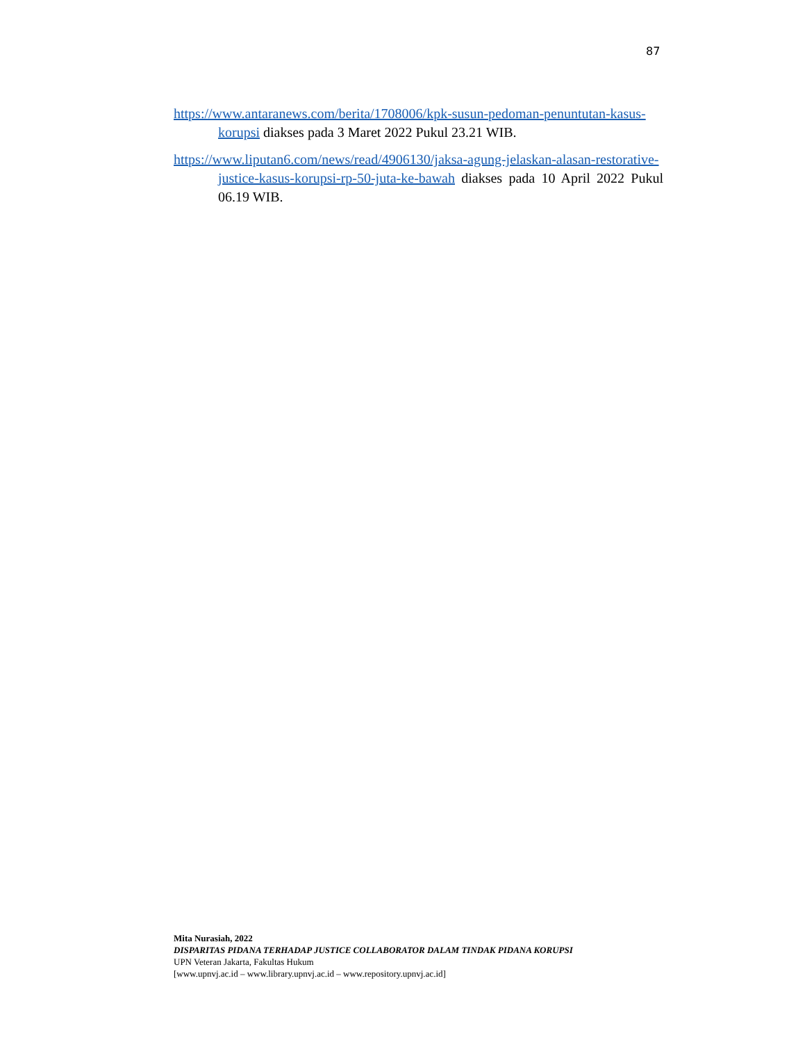87
https://www.antaranews.com/berita/1708006/kpk-susun-pedoman-penuntutan-kasus-korupsi diakses pada 3 Maret 2022 Pukul 23.21 WIB.
https://www.liputan6.com/news/read/4906130/jaksa-agung-jelaskan-alasan-restorative-justice-kasus-korupsi-rp-50-juta-ke-bawah diakses pada 10 April 2022 Pukul 06.19 WIB.
Mita Nurasiah, 2022
DISPARITAS PIDANA TERHADAP JUSTICE COLLABORATOR DALAM TINDAK PIDANA KORUPSI
UPN Veteran Jakarta, Fakultas Hukum
[www.upnvj.ac.id – www.library.upnvj.ac.id – www.repository.upnvj.ac.id]